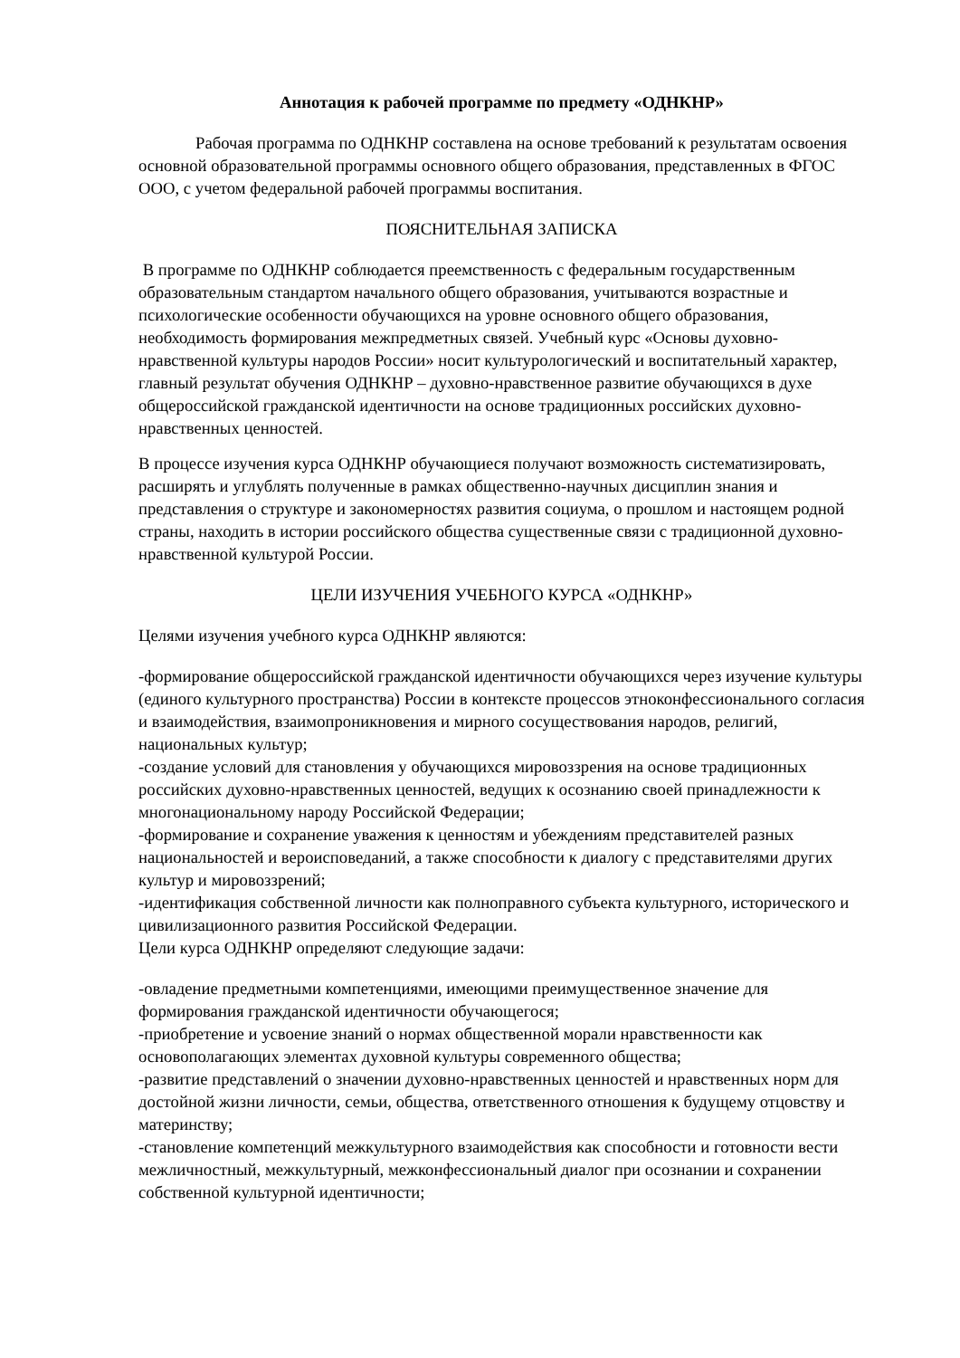Аннотация к рабочей программе по предмету «ОДНКНР»
Рабочая программа по ОДНКНР составлена на основе требований к результатам освоения основной образовательной программы основного общего образования, представленных в ФГОС ООО, с учетом федеральной рабочей программы воспитания.
ПОЯСНИТЕЛЬНАЯ ЗАПИСКА
В программе по ОДНКНР соблюдается преемственность с федеральным государственным образовательным стандартом начального общего образования, учитываются возрастные и психологические особенности обучающихся на уровне основного общего образования, необходимость формирования межпредметных связей. Учебный курс «Основы духовно-нравственной культуры народов России» носит культурологический и воспитательный характер, главный результат обучения ОДНКНР – духовно-нравственное развитие обучающихся в духе общероссийской гражданской идентичности на основе традиционных российских духовно-нравственных ценностей.
В процессе изучения курса ОДНКНР обучающиеся получают возможность систематизировать, расширять и углублять полученные в рамках общественно-научных дисциплин знания и представления о структуре и закономерностях развития социума, о прошлом и настоящем родной страны, находить в истории российского общества существенные связи с традиционной духовно-нравственной культурой России.
ЦЕЛИ ИЗУЧЕНИЯ УЧЕБНОГО КУРСА «ОДНКНР»
Целями изучения учебного курса ОДНКНР являются:
-формирование общероссийской гражданской идентичности обучающихся через изучение культуры (единого культурного пространства) России в контексте процессов этноконфессионального согласия и взаимодействия, взаимопроникновения и мирного сосуществования народов, религий, национальных культур;
-создание условий для становления у обучающихся мировоззрения на основе традиционных российских духовно-нравственных ценностей, ведущих к осознанию своей принадлежности к многонациональному народу Российской Федерации;
-формирование и сохранение уважения к ценностям и убеждениям представителей разных национальностей и вероисповеданий, а также способности к диалогу с представителями других культур и мировоззрений;
-идентификация собственной личности как полноправного субъекта культурного, исторического и цивилизационного развития Российской Федерации.
Цели курса ОДНКНР определяют следующие задачи:
-овладение предметными компетенциями, имеющими преимущественное значение для формирования гражданской идентичности обучающегося;
-приобретение и усвоение знаний о нормах общественной морали нравственности как основополагающих элементах духовной культуры современного общества;
-развитие представлений о значении духовно-нравственных ценностей и нравственных норм для достойной жизни личности, семьи, общества, ответственного отношения к будущему отцовству и материнству;
-становление компетенций межкультурного взаимодействия как способности и готовности вести межличностный, межкультурный, межконфессиональный диалог при осознании и сохранении собственной культурной идентичности;